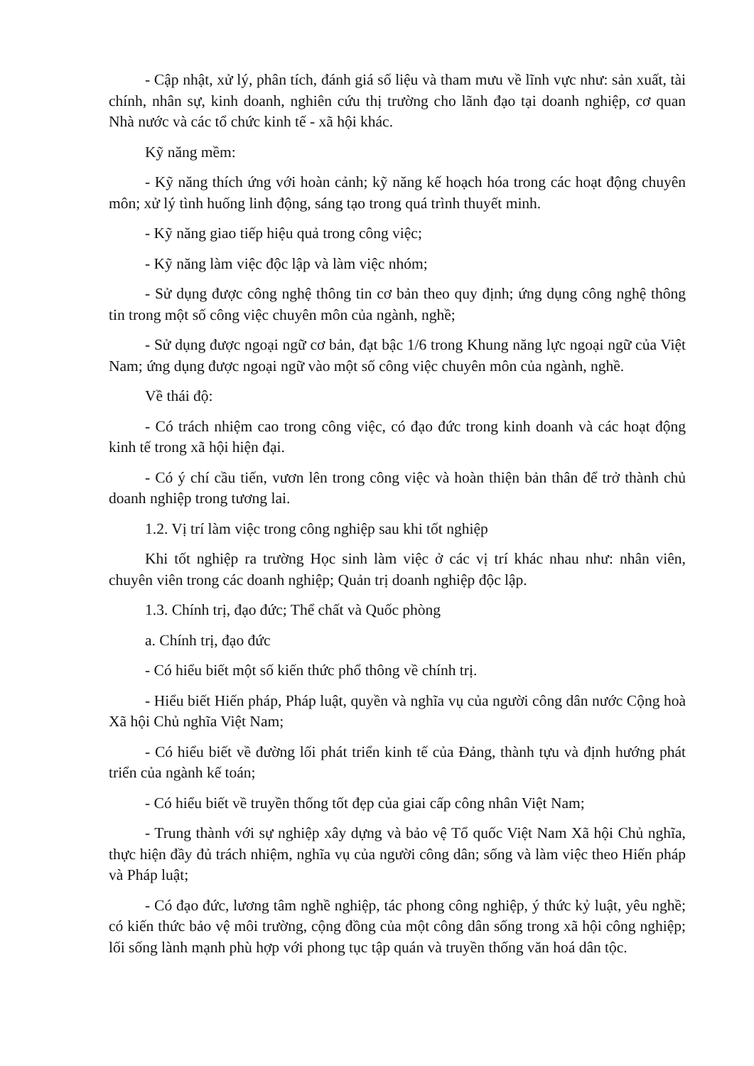- Cập nhật, xử lý, phân tích, đánh giá số liệu và tham mưu về lĩnh vực như: sản xuất, tài chính, nhân sự, kinh doanh, nghiên cứu thị trường cho lãnh đạo tại doanh nghiệp, cơ quan Nhà nước và các tổ chức kinh tế - xã hội khác.
Kỹ năng mềm:
- Kỹ năng thích ứng với hoàn cảnh; kỹ năng kế hoạch hóa trong các hoạt động chuyên môn; xử lý tình huống linh động, sáng tạo trong quá trình thuyết minh.
- Kỹ năng giao tiếp hiệu quả trong công việc;
- Kỹ năng làm việc độc lập và làm việc nhóm;
- Sử dụng được công nghệ thông tin cơ bản theo quy định; ứng dụng công nghệ thông tin trong một số công việc chuyên môn của ngành, nghề;
- Sử dụng được ngoại ngữ cơ bản, đạt bậc 1/6 trong Khung năng lực ngoại ngữ của Việt Nam; ứng dụng được ngoại ngữ vào một số công việc chuyên môn của ngành, nghề.
Về thái độ:
- Có trách nhiệm cao trong công việc, có đạo đức trong kinh doanh và các hoạt động kinh tế trong xã hội hiện đại.
- Có ý chí cầu tiến, vươn lên trong công việc và hoàn thiện bản thân để trở thành chủ doanh nghiệp trong tương lai.
1.2. Vị trí làm việc trong công nghiệp sau khi tốt nghiệp
Khi tốt nghiệp ra trường Học sinh làm việc ở các vị trí khác nhau như: nhân viên, chuyên viên trong các doanh nghiệp; Quản trị doanh nghiệp độc lập.
1.3. Chính trị, đạo đức; Thể chất và Quốc phòng
a. Chính trị, đạo đức
- Có hiểu biết một số kiến thức phổ thông về chính trị.
- Hiểu biết Hiến pháp, Pháp luật, quyền và nghĩa vụ của người công dân nước Cộng hoà Xã hội Chủ nghĩa Việt Nam;
- Có hiểu biết về đường lối phát triển kinh tế của Đảng, thành tựu và định hướng phát triển của ngành kế toán;
- Có hiểu biết về truyền thống tốt đẹp của giai cấp công nhân Việt Nam;
- Trung thành với sự nghiệp xây dựng và bảo vệ Tổ quốc Việt Nam Xã hội Chủ nghĩa, thực hiện đầy đủ trách nhiệm, nghĩa vụ của người công dân; sống và làm việc theo Hiến pháp và Pháp luật;
- Có đạo đức, lương tâm nghề nghiệp, tác phong công nghiệp, ý thức kỷ luật, yêu nghề; có kiến thức bảo vệ môi trường, cộng đồng của một công dân sống trong xã hội công nghiệp; lối sống lành mạnh phù hợp với phong tục tập quán và truyền thống văn hoá dân tộc.